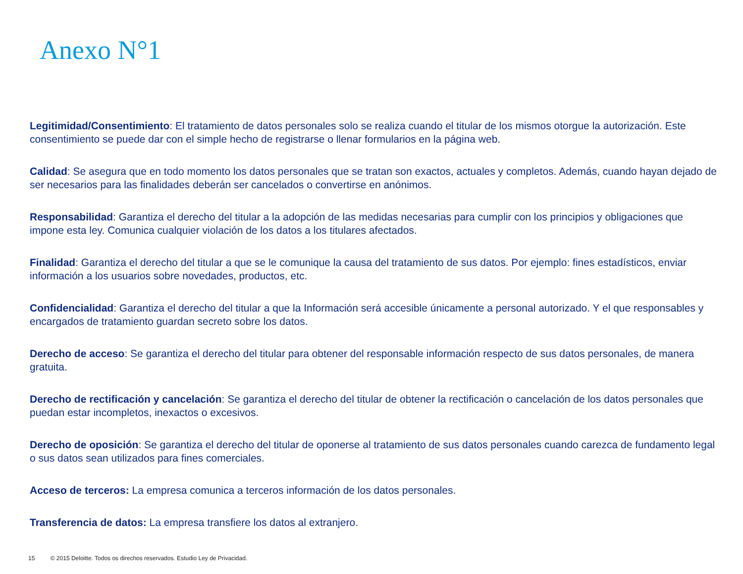Anexo N°1
Legitimidad/Consentimiento: El tratamiento de datos personales solo se realiza cuando el titular de los mismos otorgue la autorización. Este consentimiento se puede dar con el simple hecho de registrarse o llenar formularios en la página web.
Calidad: Se asegura que en todo momento los datos personales que se tratan son exactos, actuales y completos. Además, cuando hayan dejado de ser necesarios para las finalidades deberán ser cancelados o convertirse en anónimos.
Responsabilidad: Garantiza el derecho del titular a la adopción de las medidas necesarias para cumplir con los principios y obligaciones que impone esta ley. Comunica cualquier violación de los datos a los titulares afectados.
Finalidad: Garantiza el derecho del titular a que se le comunique la causa del tratamiento de sus datos. Por ejemplo: fines estadísticos, enviar información a los usuarios sobre novedades, productos, etc.
Confidencialidad: Garantiza el derecho del titular a que la Información será accesible únicamente a personal autorizado. Y el que responsables y encargados de tratamiento guardan secreto sobre los datos.
Derecho de acceso: Se garantiza el derecho del titular para obtener del responsable información respecto de sus datos personales, de manera gratuita.
Derecho de rectificación y cancelación: Se garantiza el derecho del titular de obtener la rectificación o cancelación de los datos personales que puedan estar incompletos, inexactos o excesivos.
Derecho de oposición: Se garantiza el derecho del titular de oponerse al tratamiento de sus datos personales cuando carezca de fundamento legal o sus datos sean utilizados para fines comerciales.
Acceso de terceros: La empresa comunica a terceros información de los datos personales.
Transferencia de datos: La empresa transfiere los datos al extranjero.
15 © 2015 Deloitte. Todos os direchos reservados. Estudio Ley de Privacidad.